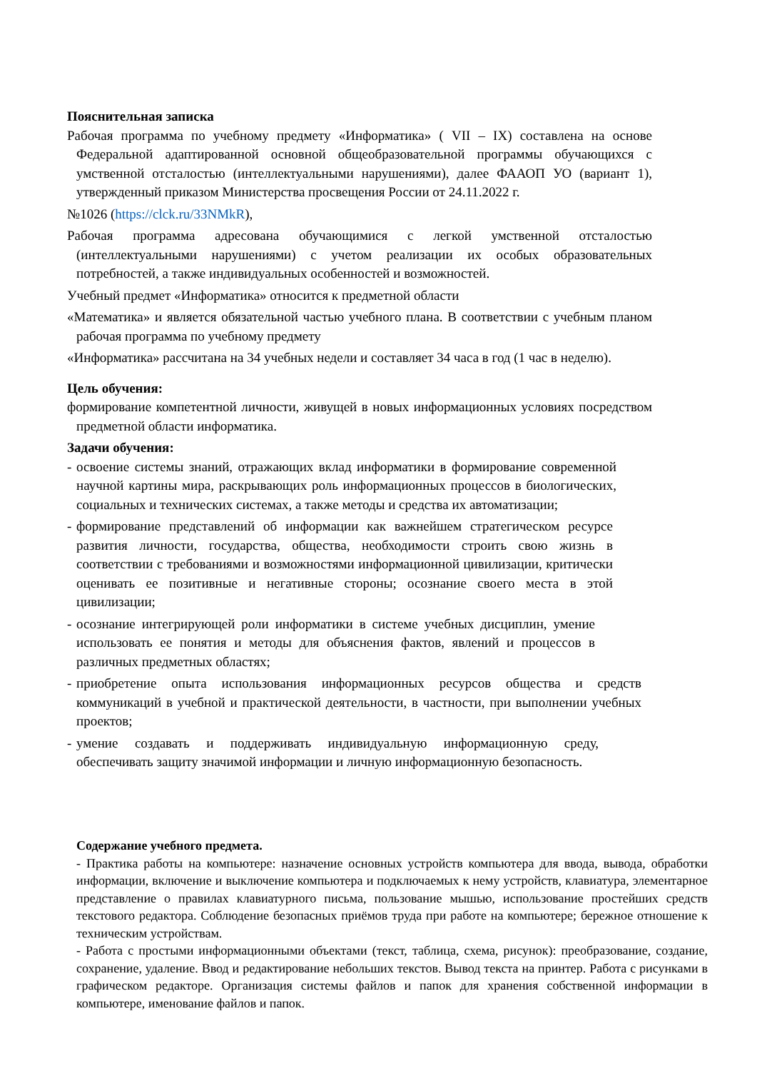Пояснительная записка
Рабочая программа по учебному предмету «Информатика» ( VII – IX) составлена на основе Федеральной адаптированной основной общеобразовательной программы обучающихся с умственной отсталостью (интеллектуальными нарушениями), далее ФААОП УО (вариант 1), утвержденный приказом Министерства просвещения России от 24.11.2022 г.
№1026 (https://clck.ru/33NMkR),
Рабочая программа адресована обучающимися с легкой умственной отсталостью (интеллектуальными нарушениями) с учетом реализации их особых образовательных потребностей, а также индивидуальных особенностей и возможностей.
Учебный предмет «Информатика» относится к предметной области
«Математика» и является обязательной частью учебного плана. В соответствии с учебным планом рабочая программа по учебному предмету
«Информатика» рассчитана на 34 учебных недели и составляет 34 часа в год (1 час в неделю).
Цель обучения:
формирование компетентной личности, живущей в новых информационных условиях посредством предметной области информатика.
Задачи обучения:
- освоение системы знаний, отражающих вклад информатики в формирование современной научной картины мира, раскрывающих роль информационных процессов в биологических, социальных и технических системах, а также методы и средства их автоматизации;
- формирование представлений об информации как важнейшем стратегическом ресурсе развития личности, государства, общества, необходимости строить свою жизнь в соответствии с требованиями и возможностями информационной цивилизации, критически оценивать ее позитивные и негативные стороны; осознание своего места в этой цивилизации;
- осознание интегрирующей роли информатики в системе учебных дисциплин, умение использовать ее понятия и методы для объяснения фактов, явлений и процессов в различных предметных областях;
- приобретение опыта использования информационных ресурсов общества и средств коммуникаций в учебной и практической деятельности, в частности, при выполнении учебных проектов;
- умение создавать и поддерживать индивидуальную информационную среду, обеспечивать защиту значимой информации и личную информационную безопасность.
Содержание учебного предмета.
- Практика работы на компьютере: назначение основных устройств компьютера для ввода, вывода, обработки информации, включение и выключение компьютера и подключаемых к нему устройств, клавиатура, элементарное представление о правилах клавиатурного письма, пользование мышью, использование простейших средств текстового редактора. Соблюдение безопасных приёмов труда при работе на компьютере; бережное отношение к техническим устройствам.
- Работа с простыми информационными объектами (текст, таблица, схема, рисунок): преобразование, создание, сохранение, удаление. Ввод и редактирование небольших текстов. Вывод текста на принтер. Работа с рисунками в графическом редакторе. Организация системы файлов и папок для хранения собственной информации в компьютере, именование файлов и папок.